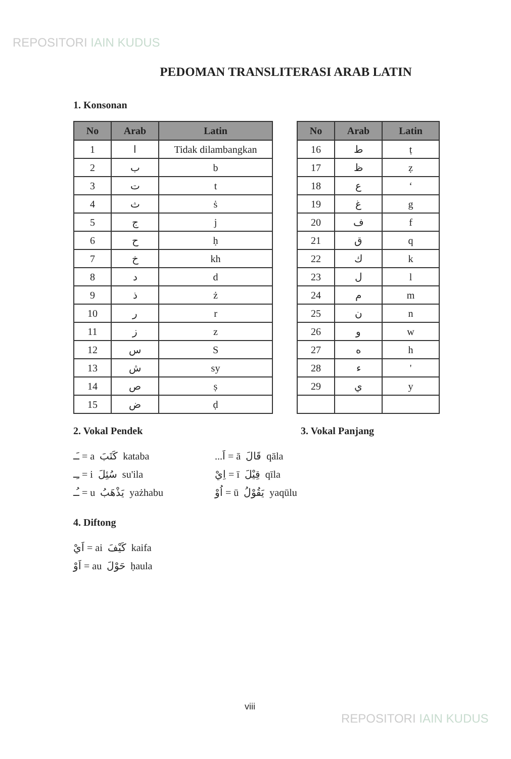REPOSITORI IAIN KUDUS
PEDOMAN TRANSLITERASI ARAB LATIN
1. Konsonan
| No | Arab | Latin |
| --- | --- | --- |
| 1 | ا | Tidak dilambangkan |
| 2 | ب | b |
| 3 | ت | t |
| 4 | ث | ṡ |
| 5 | ج | j |
| 6 | ح | ḥ |
| 7 | خ | kh |
| 8 | د | d |
| 9 | ذ | ż |
| 10 | ر | r |
| 11 | ز | z |
| 12 | س | S |
| 13 | ش | sy |
| 14 | ص | ṣ |
| 15 | ض | ḍ |
| No | Arab | Latin |
| --- | --- | --- |
| 16 | ط | ṭ |
| 17 | ظ | ẓ |
| 18 | ع | ‘ |
| 19 | غ | g |
| 20 | ف | f |
| 21 | ق | q |
| 22 | ك | k |
| 23 | ل | l |
| 24 | م | m |
| 25 | ن | n |
| 26 | و | w |
| 27 | ه | h |
| 28 | ء | ' |
| 29 | ي | y |
2. Vokal Pendek 3. Vokal Panjang
ـَـ = a كَتَبَ kataba
ـِـ = i سُئِلَ su'ila
ـُـ = u يَذْهَبُ yażhabu
...اَ = ā قَالَ qāla
اِيْ = ī قِيْلَ qīla
اُوْ = ū يَقُوْلُ yaqūlu
4. Diftong
اَيْ = ai كَيْفَ kaifa
اَوْ = au حَوْلَ ḥaula
viii
REPOSITORI IAIN KUDUS